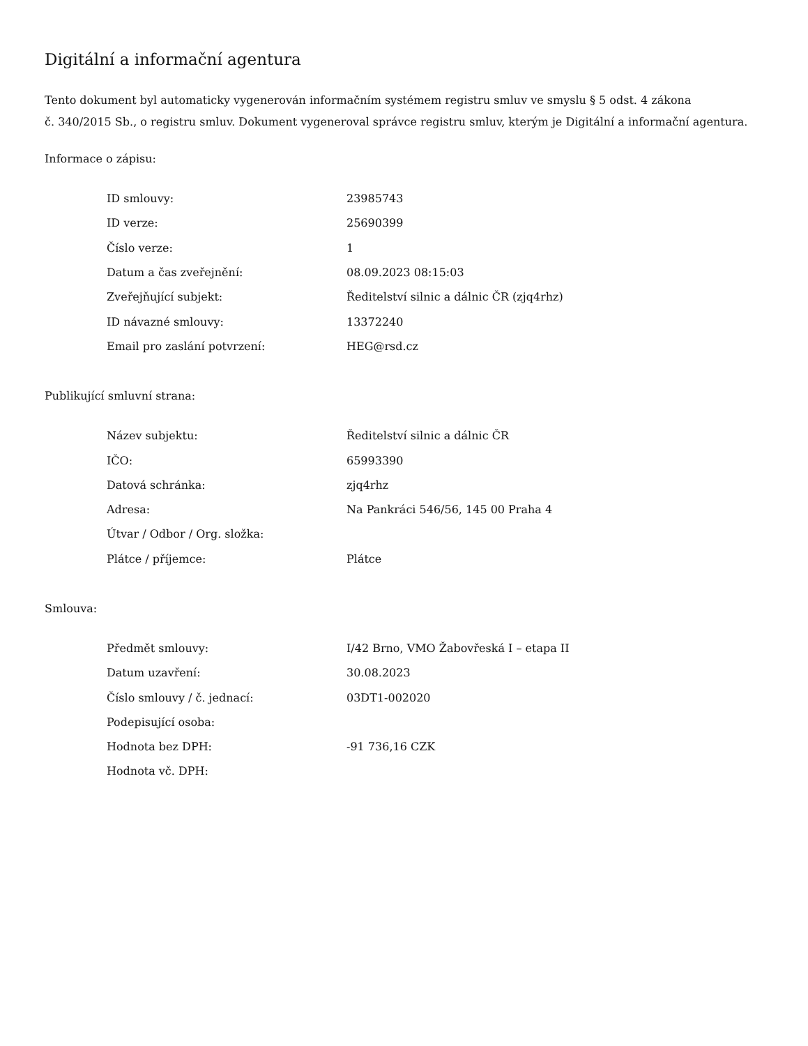Digitální a informační agentura
Tento dokument byl automaticky vygenerován informačním systémem registru smluv ve smyslu § 5 odst. 4 zákona
č. 340/2015 Sb., o registru smluv. Dokument vygeneroval správce registru smluv, kterým je Digitální a informační agentura.
Informace o zápisu:
| ID smlouvy: | 23985743 |
| ID verze: | 25690399 |
| Číslo verze: | 1 |
| Datum a čas zveřejnění: | 08.09.2023 08:15:03 |
| Zveřejňující subjekt: | Ředitelství silnic a dálnic ČR (zjq4rhz) |
| ID návazné smlouvy: | 13372240 |
| Email pro zaslání potvrzení: | HEG@rsd.cz |
Publikující smluvní strana:
| Název subjektu: | Ředitelství silnic a dálnic ČR |
| IČO: | 65993390 |
| Datová schránka: | zjq4rhz |
| Adresa: | Na Pankráci 546/56, 145 00 Praha 4 |
| Útvar / Odbor / Org. složka: | |
| Plátce / příjemce: | Plátce |
Smlouva:
| Předmět smlouvy: | I/42 Brno, VMO Žabovřeská I – etapa II |
| Datum uzavření: | 30.08.2023 |
| Číslo smlouvy / č. jednací: | 03DT1-002020 |
| Podepisující osoba: | |
| Hodnota bez DPH: | -91 736,16 CZK |
| Hodnota vč. DPH: | |